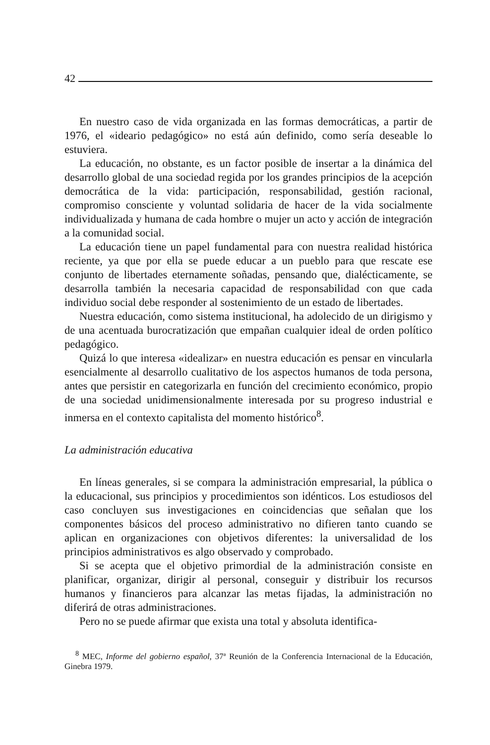42
En nuestro caso de vida organizada en las formas democráticas, a partir de 1976, el «ideario pedagógico» no está aún definido, como sería deseable lo estuviera.
La educación, no obstante, es un factor posible de insertar a la dinámica del desarrollo global de una sociedad regida por los grandes principios de la acepción democrática de la vida: participación, responsabilidad, gestión racional, compromiso consciente y voluntad solidaria de hacer de la vida socialmente individualizada y humana de cada hombre o mujer un acto y acción de integración a la comunidad social.
La educación tiene un papel fundamental para con nuestra realidad histórica reciente, ya que por ella se puede educar a un pueblo para que rescate ese conjunto de libertades eternamente soñadas, pensando que, dialécticamente, se desarrolla también la necesaria capacidad de responsabilidad con que cada individuo social debe responder al sostenimiento de un estado de libertades.
Nuestra educación, como sistema institucional, ha adolecido de un dirigismo y de una acentuada burocratización que empañan cualquier ideal de orden político pedagógico.
Quizá lo que interesa «idealizar» en nuestra educación es pensar en vincularla esencialmente al desarrollo cualitativo de los aspectos humanos de toda persona, antes que persistir en categorizarla en función del crecimiento económico, propio de una sociedad unidimensionalmente interesada por su progreso industrial e inmersa en el contexto capitalista del momento histórico<sup>8</sup>.
La administración educativa
En líneas generales, si se compara la administración empresarial, la pública o la educacional, sus principios y procedimientos son idénticos. Los estudiosos del caso concluyen sus investigaciones en coincidencias que señalan que los componentes básicos del proceso administrativo no difieren tanto cuando se aplican en organizaciones con objetivos diferentes: la universalidad de los principios administrativos es algo observado y comprobado.
Si se acepta que el objetivo primordial de la administración consiste en planificar, organizar, dirigir al personal, conseguir y distribuir los recursos humanos y financieros para alcanzar las metas fijadas, la administración no diferirá de otras administraciones.
Pero no se puede afirmar que exista una total y absoluta identifica-
<sup>8</sup> MEC, Informe del gobierno español, 37ª Reunión de la Conferencia Internacional de la Educación, Ginebra 1979.